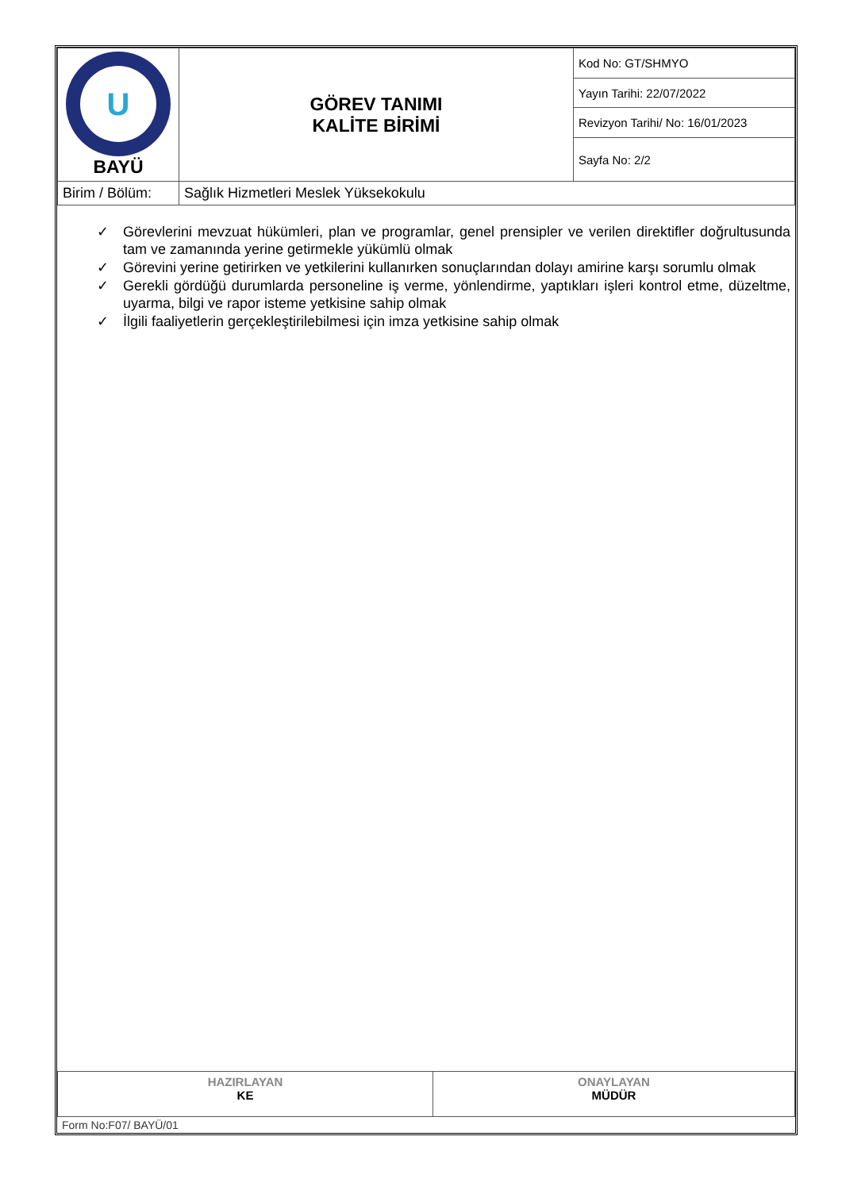| U BAYÜ | GÖREV TANIMI KALİTE BİRİMİ | Kod No: GT/SHMYO |
| | | Yayın Tarihi: 22/07/2022 |
| | | Revizyon Tarihi/ No: 16/01/2023 |
| | | Sayfa No: 2/2 |
| Birim / Bölüm: | Sağlık Hizmetleri Meslek Yüksekokulu | |
✓ Görevlerini mevzuat hükümleri, plan ve programlar, genel prensipler ve verilen direktifler doğrultusunda tam ve zamanında yerine getirmekle yükümlü olmak
✓ Görevini yerine getirirken ve yetkilerini kullanırken sonuçlarından dolayı amirine karşı sorumlu olmak
✓ Gerekli gördüğü durumlarda personeline iş verme, yönlendirme, yaptıkları işleri kontrol etme, düzeltme, uyarma, bilgi ve rapor isteme yetkisine sahip olmak
✓ İlgili faaliyetlerin gerçekleştirilebilmesi için imza yetkisine sahip olmak
| HAZIRLAYAN KE | ONAYLAYAN MÜDÜR |
Form No:F07/ BAYÜ/01